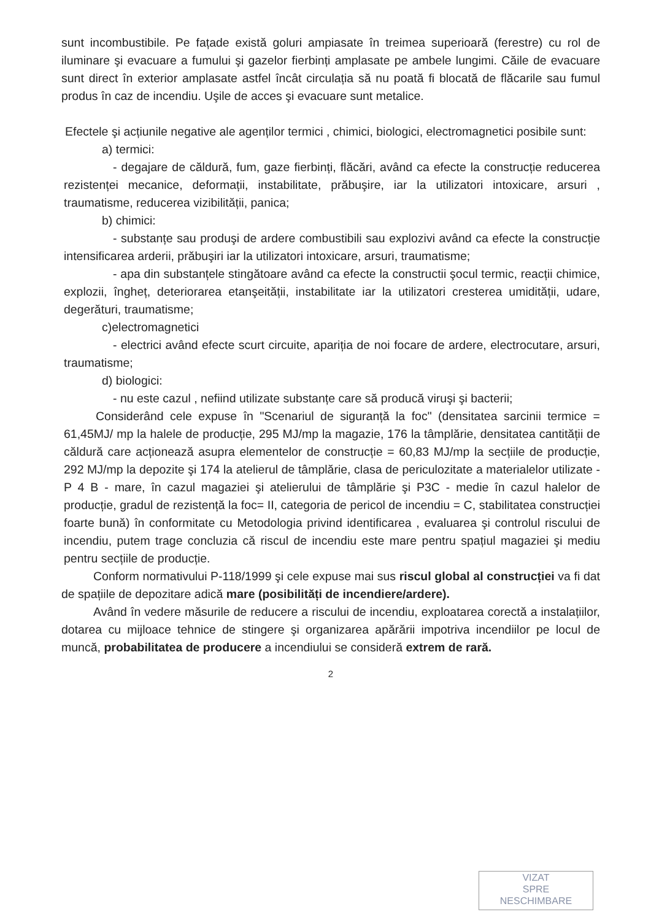sunt incombustibile. Pe fațade există goluri ampiasate în treimea superioară (ferestre) cu rol de iluminare şi evacuare a fumului şi gazelor fierbinți amplasate pe ambele lungimi. Căile de evacuare sunt direct în exterior amplasate astfel încât circulația să nu poată fi blocată de flăcarile sau fumul produs în caz de incendiu. Uşile de acces şi evacuare sunt metalice.
Efectele şi acțiunile negative ale agenților termici , chimici, biologici, electromagnetici posibile sunt:
a) termici:
- degajare de căldură, fum, gaze fierbinți, flăcări, având ca efecte la construcție reducerea rezistenței mecanice, deformații, instabilitate, prăbuşire, iar la utilizatori intoxicare, arsuri , traumatisme, reducerea vizibilității, panica;
b) chimici:
- substanțe sau produşi de ardere combustibili sau explozivi având ca efecte la construcție intensificarea arderii, prăbuşiri iar la utilizatori intoxicare, arsuri, traumatisme;
- apa din substanțele stingătoare având ca efecte la constructii şocul termic, reacții chimice, explozii, îngheț, deteriorarea etanşeității, instabilitate iar la utilizatori cresterea umidității, udare, degerături, traumatisme;
c)electromagnetici
- electrici având efecte scurt circuite, apariția de noi focare de ardere, electrocutare, arsuri, traumatisme;
d) biologici:
- nu este cazul , nefiind utilizate substanțe care să producă viruşi şi bacterii;
Considerând cele expuse în "Scenariul de siguranță la foc" (densitatea sarcinii termice = 61,45MJ/ mp la halele de producție, 295 MJ/mp la magazie, 176 la tâmplărie, densitatea cantității de căldură care acționează asupra elementelor de construcție = 60,83 MJ/mp la secțiile de producție, 292 MJ/mp la depozite şi 174 la atelierul de tâmplărie, clasa de periculozitate a materialelor utilizate - P 4 B - mare, în cazul magaziei şi atelierului de tâmplărie şi P3C - medie în cazul halelor de producție, gradul de rezistență la foc= II, categoria de pericol de incendiu = C, stabilitatea construcției foarte bună) în conformitate cu Metodologia privind identificarea , evaluarea şi controlul riscului de incendiu, putem trage concluzia că riscul de incendiu este mare pentru spațiul magaziei şi mediu pentru secțiile de producție.
Conform normativului P-118/1999 şi cele expuse mai sus riscul global al construcției va fi dat de spațiile de depozitare adică mare (posibilități de incendiere/ardere).
Având în vedere măsurile de reducere a riscului de incendiu, exploatarea corectă a instalațiilor, dotarea cu mijloace tehnice de stingere şi organizarea apărării impotriva incendiilor pe locul de muncă, probabilitatea de producere a incendiului se consideră extrem de rară.
2
VIZAT
SPRE
NESCHIMBARE